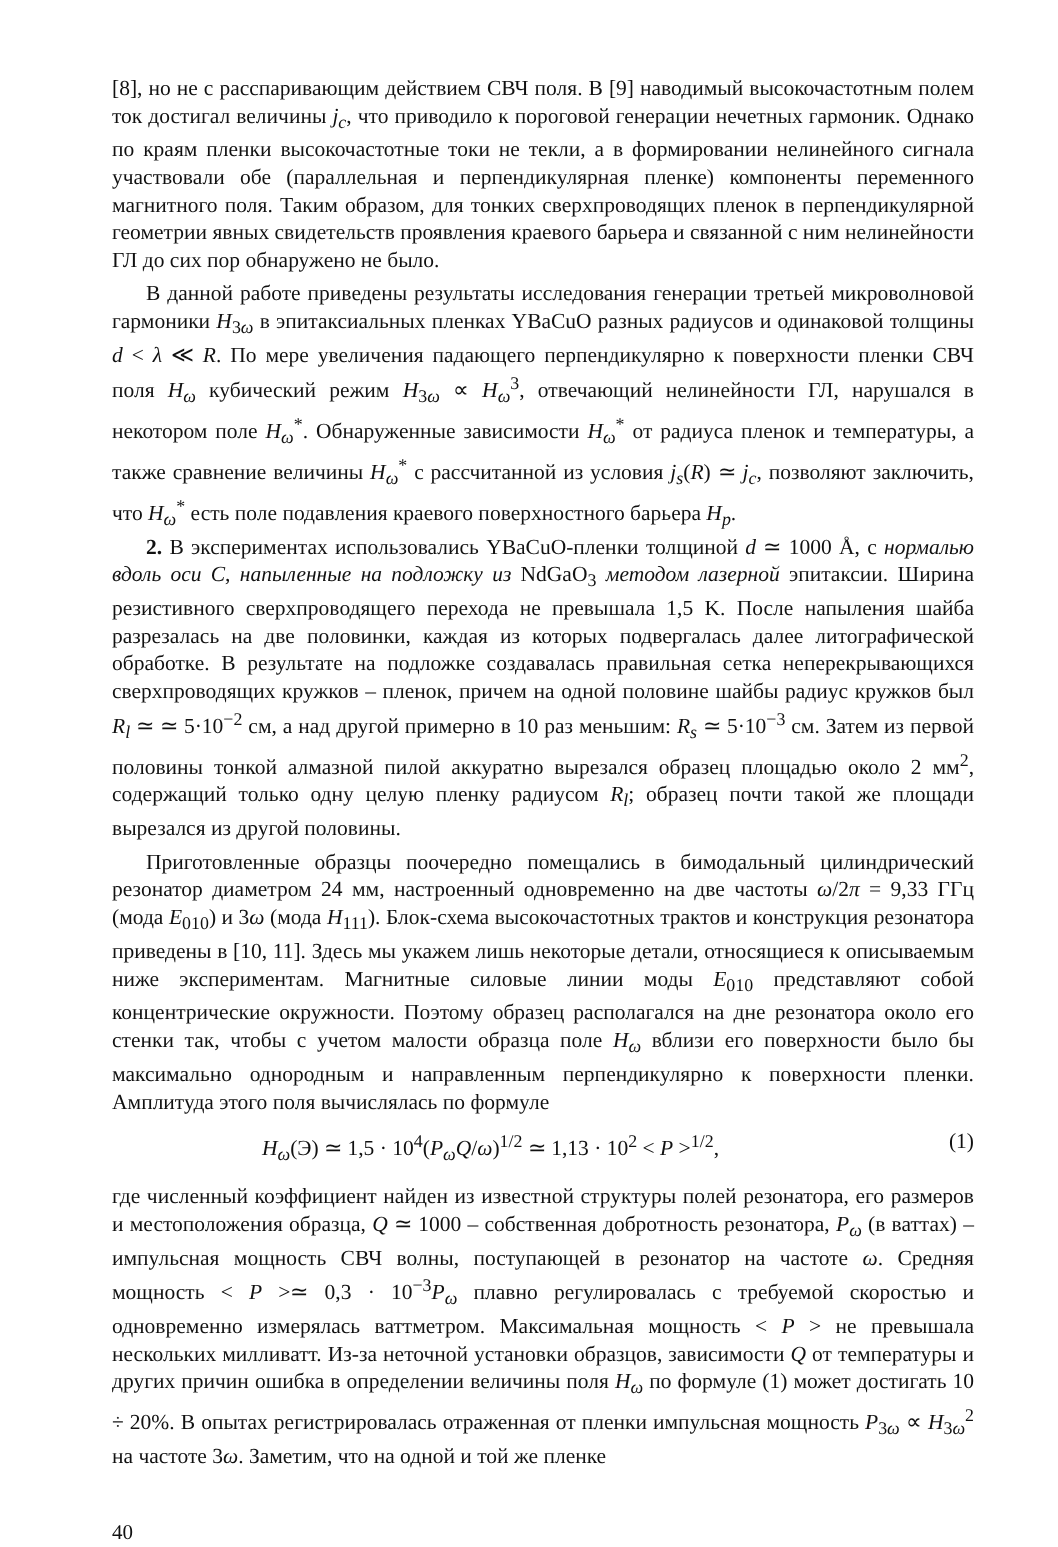[8], но не с расспаривающим действием СВЧ поля. В [9] наводимый высокочастотным полем ток достигал величины j<sub>c</sub>, что приводило к пороговой генерации нечетных гармоник. Однако по краям пленки высокочастотные токи не текли, а в формировании нелинейного сигнала участвовали обе (параллельная и перпендикулярная пленке) компоненты переменного магнитного поля. Таким образом, для тонких сверхпроводящих пленок в перпендикулярной геометрии явных свидетельств проявления краевого барьера и связанной с ним нелинейности ГЛ до сих пор обнаружено не было.
В данной работе приведены результаты исследования генерации третьей микроволновой гармоники H<sub>3ω</sub> в эпитаксиальных пленках YBaCuO разных радиусов и одинаковой толщины d < λ ≪ R. По мере увеличения падающего перпендикулярно к поверхности пленки СВЧ поля H<sub>ω</sub> кубический режим H<sub>3ω</sub> ∝ H<sub>ω</sub><sup>3</sup>, отвечающий нелинейности ГЛ, нарушался в некотором поле H<sub>ω</sub><sup>*</sup>. Обнаруженные зависимости H<sub>ω</sub><sup>*</sup> от радиуса пленок и температуры, а также сравнение величины H<sub>ω</sub><sup>*</sup> с рассчитанной из условия j<sub>s</sub>(R) ≃ j<sub>c</sub>, позволяют заключить, что H<sub>ω</sub><sup>*</sup> есть поле подавления краевого поверхностного барьера H<sub>p</sub>.
2. В экспериментах использовались YBaCuO-пленки толщиной d ≃ 1000 Å, с нормалью вдоль оси C, напыленные на подложку из NdGaO<sub>3</sub> методом лазерной эпитаксии. Ширина резистивного сверхпроводящего перехода не превышала 1,5 K. После напыления шайба разрезалась на две половинки, каждая из которых подвергалась далее литографической обработке. В результате на подложке создавалась правильная сетка неперекрывающихся сверхпроводящих кружков – пленок, причем на одной половине шайбы радиус кружков был R<sub>l</sub> ≃ ≃ 5·10<sup>−2</sup> см, а над другой примерно в 10 раз меньшим: R<sub>s</sub> ≃ 5·10<sup>−3</sup> см. Затем из первой половины тонкой алмазной пилой аккуратно вырезался образец площадью около 2 мм<sup>2</sup>, содержащий только одну целую пленку радиусом R<sub>l</sub>; образец почти такой же площади вырезался из другой половины.
Приготовленные образцы поочередно помещались в бимодальный цилиндрический резонатор диаметром 24 мм, настроенный одновременно на две частоты ω/2π = 9,33 ГГц (мода E<sub>010</sub>) и 3ω (мода H<sub>111</sub>). Блок-схема высокочастотных трактов и конструкция резонатора приведены в [10, 11]. Здесь мы укажем лишь некоторые детали, относящиеся к описываемым ниже экспериментам. Магнитные силовые линии моды E<sub>010</sub> представляют собой концентрические окружности. Поэтому образец располагался на дне резонатора около его стенки так, чтобы с учетом малости образца поле H<sub>ω</sub> вблизи его поверхности было бы максимально однородным и направленным перпендикулярно к поверхности пленки. Амплитуда этого поля вычислялась по формуле
H<sub>ω</sub>(Э) ≃ 1,5 · 10<sup>4</sup>(P<sub>ω</sub>Q/ω)<sup>1/2</sup> ≃ 1,13 · 10<sup>2</sup> < P ><sup>1/2</sup>, (1)
где численный коэффициент найден из известной структуры полей резонатора, его размеров и местоположения образца, Q ≃ 1000 – собственная добротность резонатора, P<sub>ω</sub> (в ваттах) – импульсная мощность СВЧ волны, поступающей в резонатор на частоте ω. Средняя мощность < P >≃ 0,3 · 10<sup>−3</sup>P<sub>ω</sub> плавно регулировалась с требуемой скоростью и одновременно измерялась ваттметром. Максимальная мощность < P > не превышала нескольких милливатт. Из-за неточной установки образцов, зависимости Q от температуры и других причин ошибка в определении величины поля H<sub>ω</sub> по формуле (1) может достигать 10 ÷ 20%. В опытах регистрировалась отраженная от пленки импульсная мощность P<sub>3ω</sub> ∝ H<sub>3ω</sub><sup>2</sup> на частоте 3ω. Заметим, что на одной и той же пленке
40